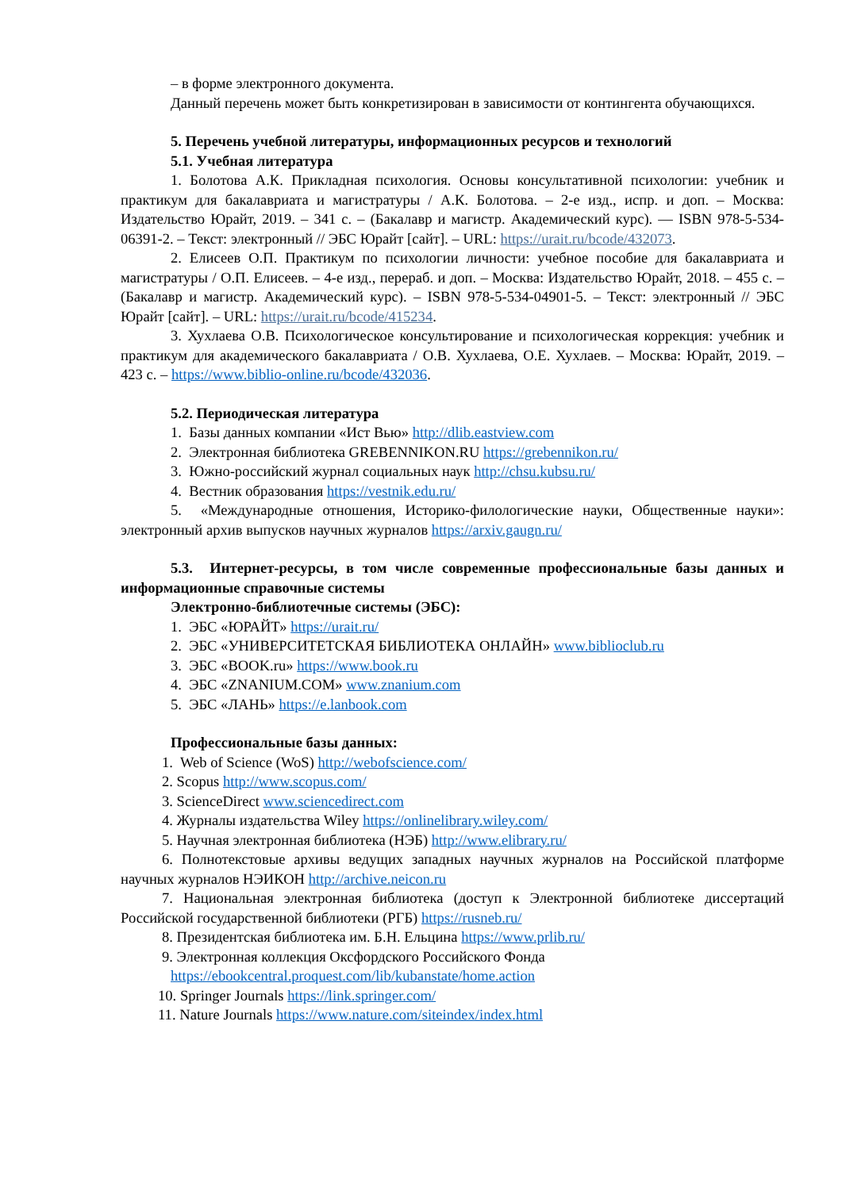– в форме электронного документа.
Данный перечень может быть конкретизирован в зависимости от контингента обучающихся.
5. Перечень учебной литературы, информационных ресурсов и технологий
5.1. Учебная литература
1. Болотова А.К. Прикладная психология. Основы консультативной психологии: учебник и практикум для бакалавриата и магистратуры / А.К. Болотова. – 2-е изд., испр. и доп. – Москва: Издательство Юрайт, 2019. – 341 с. – (Бакалавр и магистр. Академический курс). — ISBN 978-5-534-06391-2. – Текст: электронный // ЭБС Юрайт [сайт]. – URL: https://urait.ru/bcode/432073.
2. Елисеев О.П. Практикум по психологии личности: учебное пособие для бакалавриата и магистратуры / О.П. Елисеев. – 4-е изд., перераб. и доп. – Москва: Издательство Юрайт, 2018. – 455 с. – (Бакалавр и магистр. Академический курс). – ISBN 978-5-534-04901-5. – Текст: электронный // ЭБС Юрайт [сайт]. – URL: https://urait.ru/bcode/415234.
3. Хухлаева О.В. Психологическое консультирование и психологическая коррекция: учебник и практикум для академического бакалавриата / О.В. Хухлаева, О.Е. Хухлаев. – Москва: Юрайт, 2019. – 423 с. – https://www.biblio-online.ru/bcode/432036.
5.2. Периодическая литература
1. Базы данных компании «Ист Вью» http://dlib.eastview.com
2. Электронная библиотека GREBENNIKON.RU https://grebennikon.ru/
3. Южно-российский журнал социальных наук http://chsu.kubsu.ru/
4. Вестник образования https://vestnik.edu.ru/
5. «Международные отношения, Историко-филологические науки, Общественные науки»: электронный архив выпусков научных журналов https://arxiv.gaugn.ru/
5.3. Интернет-ресурсы, в том числе современные профессиональные базы данных и информационные справочные системы
Электронно-библиотечные системы (ЭБС):
1. ЭБС «ЮРАЙТ» https://urait.ru/
2. ЭБС «УНИВЕРСИТЕТСКАЯ БИБЛИОТЕКА ОНЛАЙН» www.biblioclub.ru
3. ЭБС «BOOK.ru» https://www.book.ru
4. ЭБС «ZNANIUM.COM» www.znanium.com
5. ЭБС «ЛАНЬ» https://e.lanbook.com
Профессиональные базы данных:
1. Web of Science (WoS) http://webofscience.com/
2. Scopus http://www.scopus.com/
3. ScienceDirect www.sciencedirect.com
4. Журналы издательства Wiley https://onlinelibrary.wiley.com/
5. Научная электронная библиотека (НЭБ) http://www.elibrary.ru/
6. Полнотекстовые архивы ведущих западных научных журналов на Российской платформе научных журналов НЭИКОН http://archive.neicon.ru
7. Национальная электронная библиотека (доступ к Электронной библиотеке диссертаций Российской государственной библиотеки (РГБ) https://rusneb.ru/
8. Президентская библиотека им. Б.Н. Ельцина https://www.prlib.ru/
9. Электронная коллекция Оксфордского Российского Фонда
https://ebookcentral.proquest.com/lib/kubanstate/home.action
10. Springer Journals https://link.springer.com/
11. Nature Journals https://www.nature.com/siteindex/index.html